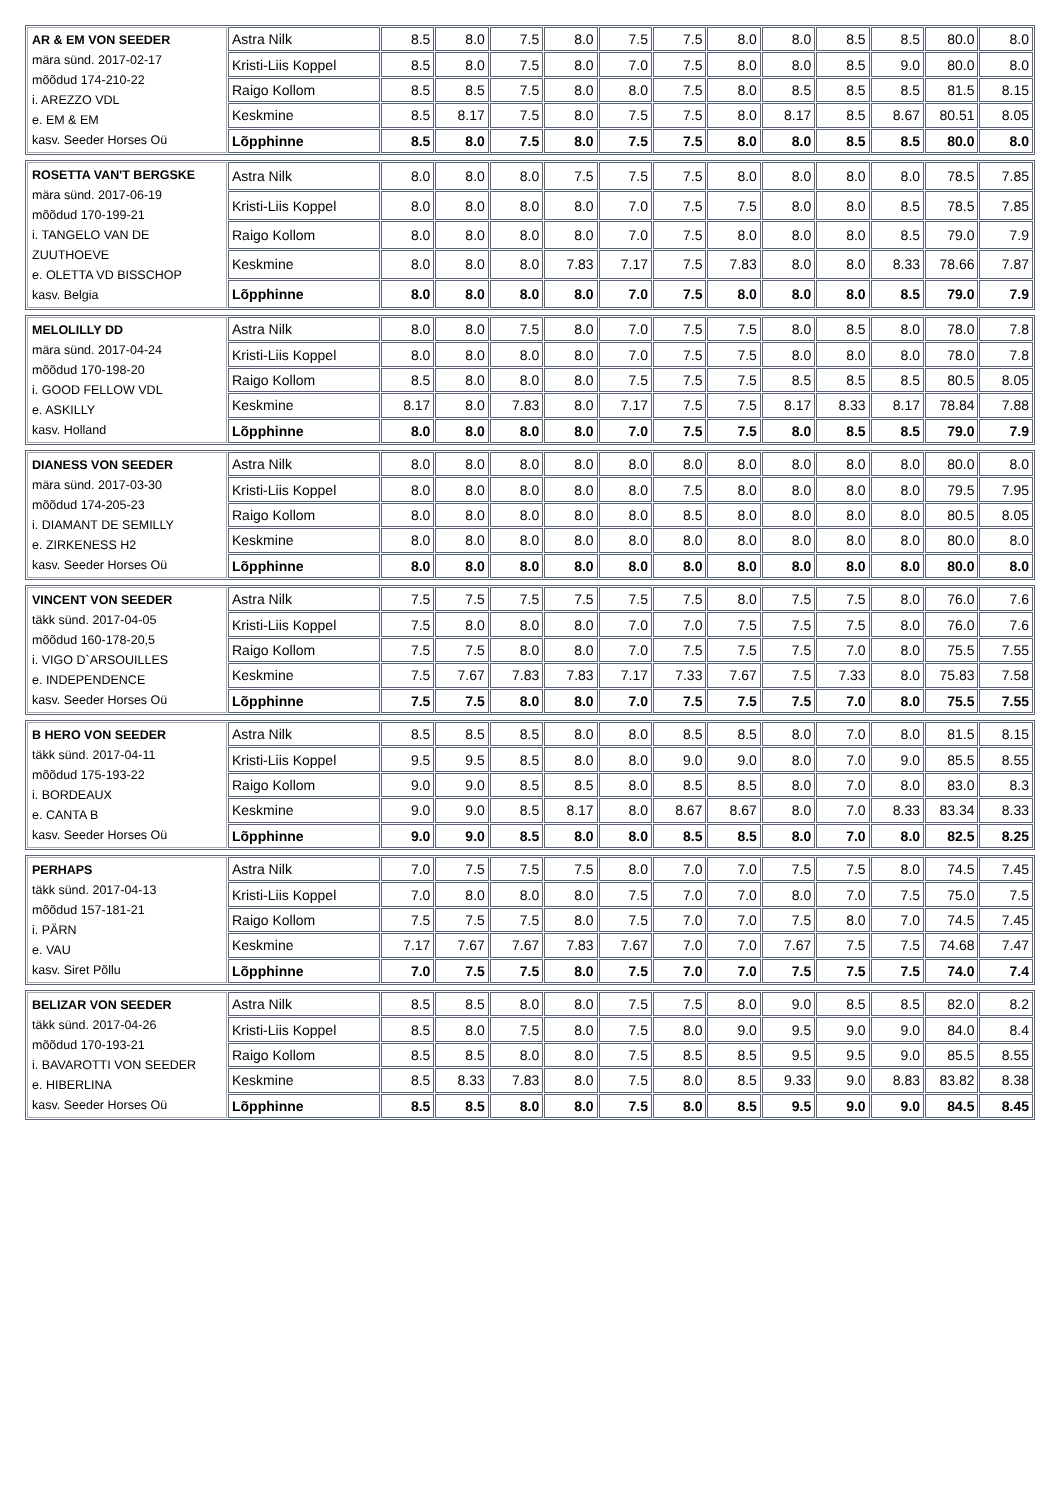| AR & EM VON SEEDER mära sünd. 2017-02-17 mõõdud 174-210-22 i. AREZZO VDL e. EM & EM kasv. Seeder Horses Oü | Astra Nilk | 8.5 | 8.0 | 7.5 | 8.0 | 7.5 | 7.5 | 8.0 | 8.0 | 8.5 | 8.5 | 80.0 | 8.0 |
| | Kristi-Liis Koppel | 8.5 | 8.0 | 7.5 | 8.0 | 7.0 | 7.5 | 8.0 | 8.0 | 8.5 | 9.0 | 80.0 | 8.0 |
| | Raigo Kollom | 8.5 | 8.5 | 7.5 | 8.0 | 8.0 | 7.5 | 8.0 | 8.5 | 8.5 | 8.5 | 81.5 | 8.15 |
| | Keskmine | 8.5 | 8.17 | 7.5 | 8.0 | 7.5 | 7.5 | 8.0 | 8.17 | 8.5 | 8.67 | 80.51 | 8.05 |
| | Lõpphinne | 8.5 | 8.0 | 7.5 | 8.0 | 7.5 | 7.5 | 8.0 | 8.0 | 8.5 | 8.5 | 80.0 | 8.0 |
| ROSETTA VAN'T BERGSKE mära sünd. 2017-06-19 mõõdud 170-199-21 i. TANGELO VAN DE ZUUTHOEVE e. OLETTA VD BISSCHOP kasv. Belgia | Astra Nilk | 8.0 | 8.0 | 8.0 | 7.5 | 7.5 | 7.5 | 8.0 | 8.0 | 8.0 | 8.0 | 78.5 | 7.85 |
| | Kristi-Liis Koppel | 8.0 | 8.0 | 8.0 | 8.0 | 7.0 | 7.5 | 7.5 | 8.0 | 8.0 | 8.5 | 78.5 | 7.85 |
| | Raigo Kollom | 8.0 | 8.0 | 8.0 | 8.0 | 7.0 | 7.5 | 8.0 | 8.0 | 8.0 | 8.5 | 79.0 | 7.9 |
| | Keskmine | 8.0 | 8.0 | 8.0 | 7.83 | 7.17 | 7.5 | 7.83 | 8.0 | 8.0 | 8.33 | 78.66 | 7.87 |
| | Lõpphinne | 8.0 | 8.0 | 8.0 | 8.0 | 7.0 | 7.5 | 8.0 | 8.0 | 8.0 | 8.5 | 79.0 | 7.9 |
| MELOLILLY DD mära sünd. 2017-04-24 mõõdud 170-198-20 i. GOOD FELLOW VDL e. ASKILLY kasv. Holland | Astra Nilk | 8.0 | 8.0 | 7.5 | 8.0 | 7.0 | 7.5 | 7.5 | 8.0 | 8.5 | 8.0 | 78.0 | 7.8 |
| | Kristi-Liis Koppel | 8.0 | 8.0 | 8.0 | 8.0 | 7.0 | 7.5 | 7.5 | 8.0 | 8.0 | 8.0 | 78.0 | 7.8 |
| | Raigo Kollom | 8.5 | 8.0 | 8.0 | 8.0 | 7.5 | 7.5 | 7.5 | 8.5 | 8.5 | 8.5 | 80.5 | 8.05 |
| | Keskmine | 8.17 | 8.0 | 7.83 | 8.0 | 7.17 | 7.5 | 7.5 | 8.17 | 8.33 | 8.17 | 78.84 | 7.88 |
| | Lõpphinne | 8.0 | 8.0 | 8.0 | 8.0 | 7.0 | 7.5 | 7.5 | 8.0 | 8.5 | 8.5 | 79.0 | 7.9 |
| DIANESS VON SEEDER mära sünd. 2017-03-30 mõõdud 174-205-23 i. DIAMANT DE SEMILLY e. ZIRKENESS H2 kasv. Seeder Horses Oü | Astra Nilk | 8.0 | 8.0 | 8.0 | 8.0 | 8.0 | 8.0 | 8.0 | 8.0 | 8.0 | 8.0 | 80.0 | 8.0 |
| | Kristi-Liis Koppel | 8.0 | 8.0 | 8.0 | 8.0 | 8.0 | 7.5 | 8.0 | 8.0 | 8.0 | 8.0 | 79.5 | 7.95 |
| | Raigo Kollom | 8.0 | 8.0 | 8.0 | 8.0 | 8.0 | 8.5 | 8.0 | 8.0 | 8.0 | 8.0 | 80.5 | 8.05 |
| | Keskmine | 8.0 | 8.0 | 8.0 | 8.0 | 8.0 | 8.0 | 8.0 | 8.0 | 8.0 | 8.0 | 80.0 | 8.0 |
| | Lõpphinne | 8.0 | 8.0 | 8.0 | 8.0 | 8.0 | 8.0 | 8.0 | 8.0 | 8.0 | 8.0 | 80.0 | 8.0 |
| VINCENT VON SEEDER täkk sünd. 2017-04-05 mõõdud 160-178-20,5 i. VIGO D`ARSOUILLES e. INDEPENDENCE kasv. Seeder Horses Oü | Astra Nilk | 7.5 | 7.5 | 7.5 | 7.5 | 7.5 | 7.5 | 8.0 | 7.5 | 7.5 | 8.0 | 76.0 | 7.6 |
| | Kristi-Liis Koppel | 7.5 | 8.0 | 8.0 | 8.0 | 7.0 | 7.0 | 7.5 | 7.5 | 7.5 | 8.0 | 76.0 | 7.6 |
| | Raigo Kollom | 7.5 | 7.5 | 8.0 | 8.0 | 7.0 | 7.5 | 7.5 | 7.5 | 7.0 | 8.0 | 75.5 | 7.55 |
| | Keskmine | 7.5 | 7.67 | 7.83 | 7.83 | 7.17 | 7.33 | 7.67 | 7.5 | 7.33 | 8.0 | 75.83 | 7.58 |
| | Lõpphinne | 7.5 | 7.5 | 8.0 | 8.0 | 7.0 | 7.5 | 7.5 | 7.5 | 7.0 | 8.0 | 75.5 | 7.55 |
| B HERO VON SEEDER täkk sünd. 2017-04-11 mõõdud 175-193-22 i. BORDEAUX e. CANTA B kasv. Seeder Horses Oü | Astra Nilk | 8.5 | 8.5 | 8.5 | 8.0 | 8.0 | 8.5 | 8.5 | 8.0 | 7.0 | 8.0 | 81.5 | 8.15 |
| | Kristi-Liis Koppel | 9.5 | 9.5 | 8.5 | 8.0 | 8.0 | 9.0 | 9.0 | 8.0 | 7.0 | 9.0 | 85.5 | 8.55 |
| | Raigo Kollom | 9.0 | 9.0 | 8.5 | 8.5 | 8.0 | 8.5 | 8.5 | 8.0 | 7.0 | 8.0 | 83.0 | 8.3 |
| | Keskmine | 9.0 | 9.0 | 8.5 | 8.17 | 8.0 | 8.67 | 8.67 | 8.0 | 7.0 | 8.33 | 83.34 | 8.33 |
| | Lõpphinne | 9.0 | 9.0 | 8.5 | 8.0 | 8.0 | 8.5 | 8.5 | 8.0 | 7.0 | 8.0 | 82.5 | 8.25 |
| PERHAPS täkk sünd. 2017-04-13 mõõdud 157-181-21 i. PÄRN e. VAU kasv. Siret Põllu | Astra Nilk | 7.0 | 7.5 | 7.5 | 7.5 | 8.0 | 7.0 | 7.0 | 7.5 | 7.5 | 8.0 | 74.5 | 7.45 |
| | Kristi-Liis Koppel | 7.0 | 8.0 | 8.0 | 8.0 | 7.5 | 7.0 | 7.0 | 8.0 | 7.0 | 7.5 | 75.0 | 7.5 |
| | Raigo Kollom | 7.5 | 7.5 | 7.5 | 8.0 | 7.5 | 7.0 | 7.0 | 7.5 | 8.0 | 7.0 | 74.5 | 7.45 |
| | Keskmine | 7.17 | 7.67 | 7.67 | 7.83 | 7.67 | 7.0 | 7.0 | 7.67 | 7.5 | 7.5 | 74.68 | 7.47 |
| | Lõpphinne | 7.0 | 7.5 | 7.5 | 8.0 | 7.5 | 7.0 | 7.0 | 7.5 | 7.5 | 7.5 | 74.0 | 7.4 |
| BELIZAR VON SEEDER täkk sünd. 2017-04-26 mõõdud 170-193-21 i. BAVAROTTI VON SEEDER e. HIBERLINA kasv. Seeder Horses Oü | Astra Nilk | 8.5 | 8.5 | 8.0 | 8.0 | 7.5 | 7.5 | 8.0 | 9.0 | 8.5 | 8.5 | 82.0 | 8.2 |
| | Kristi-Liis Koppel | 8.5 | 8.0 | 7.5 | 8.0 | 7.5 | 8.0 | 9.0 | 9.5 | 9.0 | 9.0 | 84.0 | 8.4 |
| | Raigo Kollom | 8.5 | 8.5 | 8.0 | 8.0 | 7.5 | 8.5 | 8.5 | 9.5 | 9.5 | 9.0 | 85.5 | 8.55 |
| | Keskmine | 8.5 | 8.33 | 7.83 | 8.0 | 7.5 | 8.0 | 8.5 | 9.33 | 9.0 | 8.83 | 83.82 | 8.38 |
| | Lõpphinne | 8.5 | 8.5 | 8.0 | 8.0 | 7.5 | 8.0 | 8.5 | 9.5 | 9.0 | 9.0 | 84.5 | 8.45 |